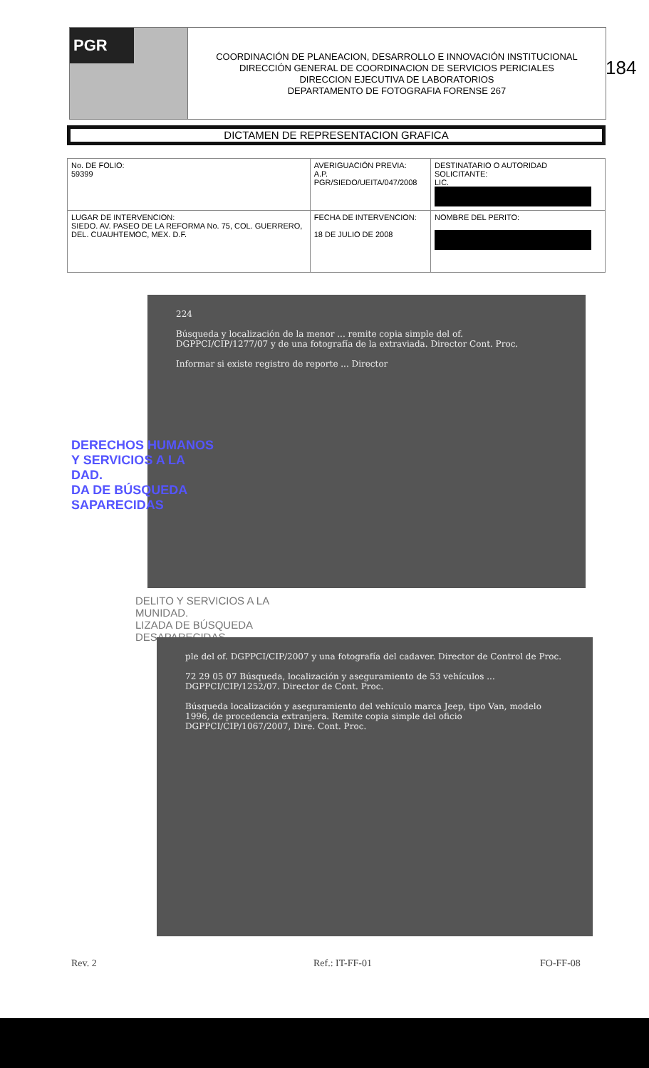PGR
COORDINACIÓN DE PLANEACION, DESARROLLO E INNOVACIÓN INSTITUCIONAL
DIRECCIÓN GENERAL DE COORDINACION DE SERVICIOS PERICIALES
DIRECCION EJECUTIVA DE LABORATORIOS
DEPARTAMENTO DE FOTOGRAFIA FORENSE 267
184
DICTAMEN DE REPRESENTACION GRAFICA
| No. DE FOLIO: 59399 | AVERIGUACIÓN PREVIA: A.P. PGR/SIEDO/UEITA/047/2008 | DESTINATARIO O AUTORIDAD SOLICITANTE: LIC. |
| LUGAR DE INTERVENCION: SIEDO. AV. PASEO DE LA REFORMA No. 75, COL. GUERRERO, DEL. CUAUHTEMOC, MEX. D.F. | FECHA DE INTERVENCION: 18 DE JULIO DE 2008 | NOMBRE DEL PERITO: |
224
Búsqueda y localización de la menor ... remite copia simple del of. DGPPCI/CIP/1277/07 y de una fotografía de la extraviada. Director Cont. Proc.
Informar si existe registro de reporte ... Director
DERECHOS HUMANOS
Y SERVICIOS A LA
DAD.
DA DE BÚSQUEDA
SAPARECIDAS
DELITO Y SERVICIOS A LA
MUNIDAD.
LIZADA DE BÚSQUEDA
DESAPARECIDAS
ple del of. DGPPCI/CIP/2007 y una fotografía del cadaver. Director de Control de Proc.
72 29 05 07 Búsqueda, localización y aseguramiento de 53 vehículos ... DGPPCI/CIP/1252/07. Director de Cont. Proc.
Búsqueda localización y aseguramiento del vehículo marca Jeep, tipo Van, modelo 1996, de procedencia extranjera. Remite copia simple del oficio DGPPCI/CIP/1067/2007, Dire. Cont. Proc.
Rev. 2 Ref.: IT-FF-01 FO-FF-08